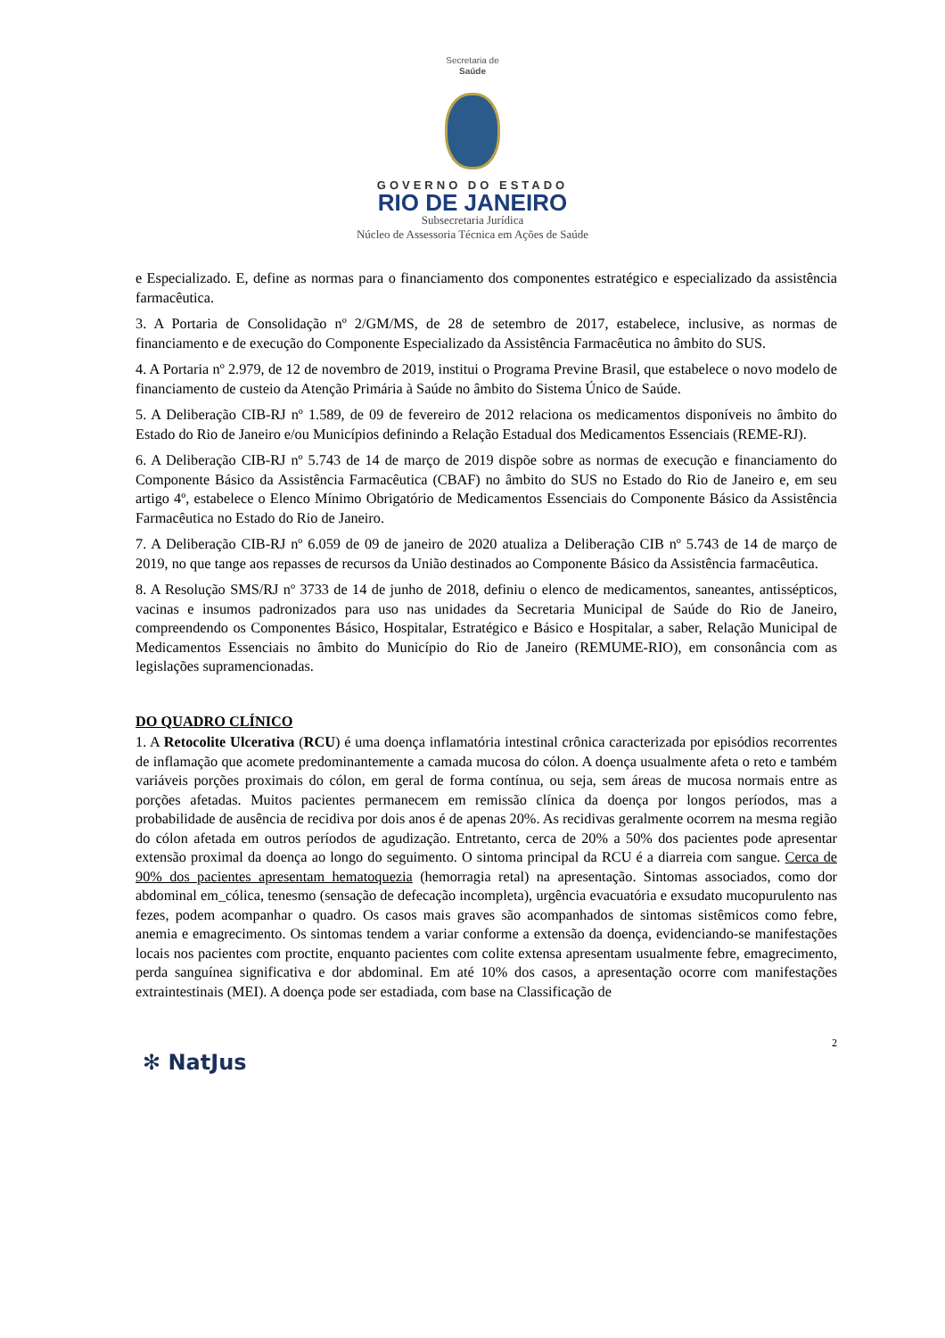Secretaria de
Saúde
GOVERNO DO ESTADO
RIO DE JANEIRO
Subsecretaria Jurídica
Núcleo de Assessoria Técnica em Ações de Saúde
e Especializado. E, define as normas para o financiamento dos componentes estratégico e especializado da assistência farmacêutica.
3. A Portaria de Consolidação nº 2/GM/MS, de 28 de setembro de 2017, estabelece, inclusive, as normas de financiamento e de execução do Componente Especializado da Assistência Farmacêutica no âmbito do SUS.
4. A Portaria nº 2.979, de 12 de novembro de 2019, institui o Programa Previne Brasil, que estabelece o novo modelo de financiamento de custeio da Atenção Primária à Saúde no âmbito do Sistema Único de Saúde.
5. A Deliberação CIB-RJ nº 1.589, de 09 de fevereiro de 2012 relaciona os medicamentos disponíveis no âmbito do Estado do Rio de Janeiro e/ou Municípios definindo a Relação Estadual dos Medicamentos Essenciais (REME-RJ).
6. A Deliberação CIB-RJ nº 5.743 de 14 de março de 2019 dispõe sobre as normas de execução e financiamento do Componente Básico da Assistência Farmacêutica (CBAF) no âmbito do SUS no Estado do Rio de Janeiro e, em seu artigo 4º, estabelece o Elenco Mínimo Obrigatório de Medicamentos Essenciais do Componente Básico da Assistência Farmacêutica no Estado do Rio de Janeiro.
7. A Deliberação CIB-RJ nº 6.059 de 09 de janeiro de 2020 atualiza a Deliberação CIB nº 5.743 de 14 de março de 2019, no que tange aos repasses de recursos da União destinados ao Componente Básico da Assistência farmacêutica.
8. A Resolução SMS/RJ nº 3733 de 14 de junho de 2018, definiu o elenco de medicamentos, saneantes, antissépticos, vacinas e insumos padronizados para uso nas unidades da Secretaria Municipal de Saúde do Rio de Janeiro, compreendendo os Componentes Básico, Hospitalar, Estratégico e Básico e Hospitalar, a saber, Relação Municipal de Medicamentos Essenciais no âmbito do Município do Rio de Janeiro (REMUME-RIO), em consonância com as legislações supramencionadas.
DO QUADRO CLÍNICO
1. A Retocolite Ulcerativa (RCU) é uma doença inflamatória intestinal crônica caracterizada por episódios recorrentes de inflamação que acomete predominantemente a camada mucosa do cólon. A doença usualmente afeta o reto e também variáveis porções proximais do cólon, em geral de forma contínua, ou seja, sem áreas de mucosa normais entre as porções afetadas. Muitos pacientes permanecem em remissão clínica da doença por longos períodos, mas a probabilidade de ausência de recidiva por dois anos é de apenas 20%. As recidivas geralmente ocorrem na mesma região do cólon afetada em outros períodos de agudização. Entretanto, cerca de 20% a 50% dos pacientes pode apresentar extensão proximal da doença ao longo do seguimento. O sintoma principal da RCU é a diarreia com sangue. Cerca de 90% dos pacientes apresentam hematoquezia (hemorragia retal) na apresentação. Sintomas associados, como dor abdominal em_cólica, tenesmo (sensação de defecação incompleta), urgência evacuatória e exsudato mucopurulento nas fezes, podem acompanhar o quadro. Os casos mais graves são acompanhados de sintomas sistêmicos como febre, anemia e emagrecimento. Os sintomas tendem a variar conforme a extensão da doença, evidenciando-se manifestações locais nos pacientes com proctite, enquanto pacientes com colite extensa apresentam usualmente febre, emagrecimento, perda sanguínea significativa e dor abdominal. Em até 10% dos casos, a apresentação ocorre com manifestações extraintestinais (MEI). A doença pode ser estadiada, com base na Classificação de
2
✻ NatJus